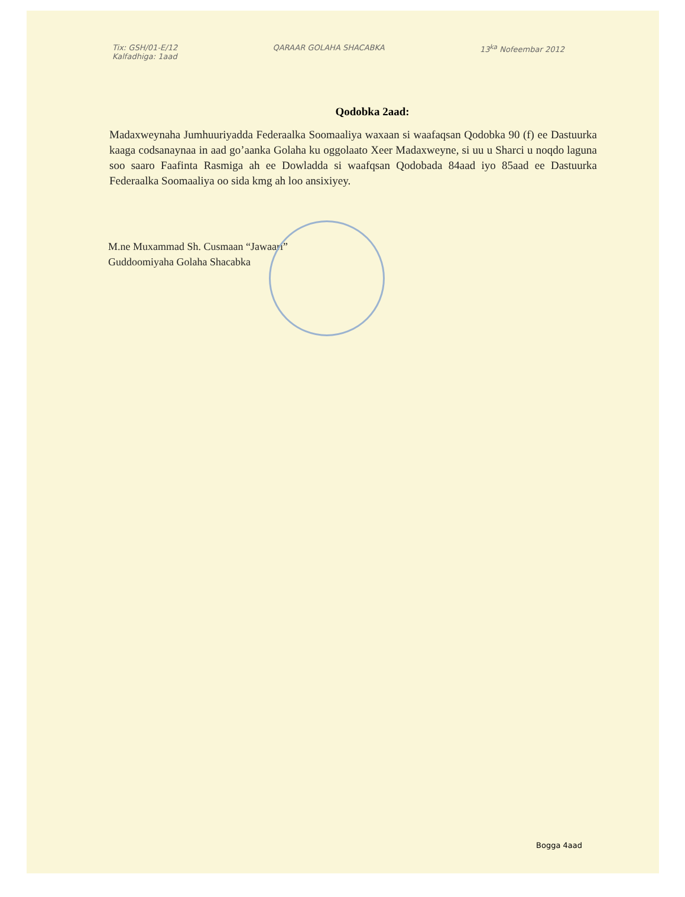Tix: GSH/01-E/12
Kalfadhiga: 1aad
QARAAR GOLAHA SHACABKA 13<sup>ka</sup> Nofeembar 2012
Qodobka 2aad:
Madaxweynaha Jumhuuriyadda Federaalka Soomaaliya waxaan si waafaqsan Qodobka 90 (f) ee Dastuurka kaaga codsanaynaa in aad go’aanka Golaha ku oggolaato Xeer Madaxweyne, si uu u Sharci u noqdo laguna soo saaro Faafinta Rasmiga ah ee Dowladda si waafqsan Qodobada 84aad iyo 85aad ee Dastuurka Federaalka Soomaaliya oo sida kmg ah loo ansixiyey.
M.ne Muxammad Sh. Cusmaan “Jawaari”
Guddoomiyaha Golaha Shacabka
Bogga 4aad